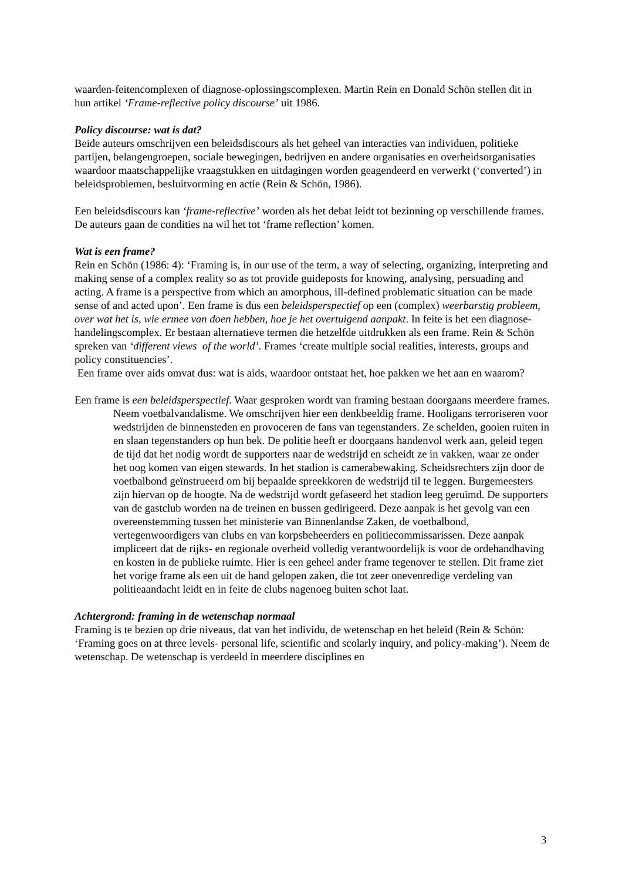waarden-feitencomplexen of diagnose-oplossingscomplexen. Martin Rein en Donald Schön stellen dit in hun artikel ‘Frame-reflective policy discourse’ uit 1986.
Policy discourse: wat is dat?
Beide auteurs omschrijven een beleidsdiscours als het geheel van interacties van individuen, politieke partijen, belangengroepen, sociale bewegingen, bedrijven en andere organisaties en overheidsorganisaties waardoor maatschappelijke vraagstukken en uitdagingen worden geagendeerd en verwerkt (‘converted’) in beleidsproblemen, besluitvorming en actie (Rein & Schön, 1986).
Een beleidsdiscours kan ‘frame-reflective’ worden als het debat leidt tot bezinning op verschillende frames. De auteurs gaan de condities na wil het tot ‘frame reflection’ komen.
Wat is een frame?
Rein en Schön (1986: 4): ‘Framing is, in our use of the term, a way of selecting, organizing, interpreting and making sense of a complex reality so as tot provide guideposts for knowing, analysing, persuading and acting. A frame is a perspective from which an amorphous, ill-defined problematic situation can be made sense of and acted upon’. Een frame is dus een beleidsperspectief op een (complex) weerbarstig probleem, over wat het is, wie ermee van doen hebben, hoe je het overtuigend aanpakt. In feite is het een diagnose-handelingscomplex. Er bestaan alternatieve termen die hetzelfde uitdrukken als een frame. Rein & Schön spreken van ‘different views of the world’. Frames ‘create multiple social realities, interests, groups and policy constituencies’.
Een frame over aids omvat dus: wat is aids, waardoor ontstaat het, hoe pakken we het aan en waarom?
Een frame is een beleidsperspectief. Waar gesproken wordt van framing bestaan doorgaans meerdere frames.
Neem voetbalvandalisme. We omschrijven hier een denkbeeldig frame. Hooligans terroriseren voor wedstrijden de binnensteden en provoceren de fans van tegenstanders. Ze schelden, gooien ruiten in en slaan tegenstanders op hun bek. De politie heeft er doorgaans handenvol werk aan, geleid tegen de tijd dat het nodig wordt de supporters naar de wedstrijd en scheidt ze in vakken, waar ze onder het oog komen van eigen stewards. In het stadion is camerabewaking. Scheidsrechters zijn door de voetbalbond geïnstrueerd om bij bepaalde spreekkoren de wedstrijd til te leggen. Burgemeesters zijn hiervan op de hoogte. Na de wedstrijd wordt gefaseerd het stadion leeg geruimd. De supporters van de gastclub worden na de treinen en bussen gedirigeerd. Deze aanpak is het gevolg van een overeenstemming tussen het ministerie van Binnenlandse Zaken, de voetbalbond, vertegenwoordigers van clubs en van korpsbeheerders en politiecommissarissen. Deze aanpak impliceert dat de rijks- en regionale overheid volledig verantwoordelijk is voor de ordehandhaving en kosten in de publieke ruimte. Hier is een geheel ander frame tegenover te stellen. Dit frame ziet het vorige frame als een uit de hand gelopen zaken, die tot zeer onevenredige verdeling van politieaandacht leidt en in feite de clubs nagenoeg buiten schot laat.
Achtergrond: framing in de wetenschap normaal
Framing is te bezien op drie niveaus, dat van het individu, de wetenschap en het beleid (Rein & Schön: ‘Framing goes on at three levels- personal life, scientific and scolarly inquiry, and policy-making’). Neem de wetenschap. De wetenschap is verdeeld in meerdere disciplines en
3